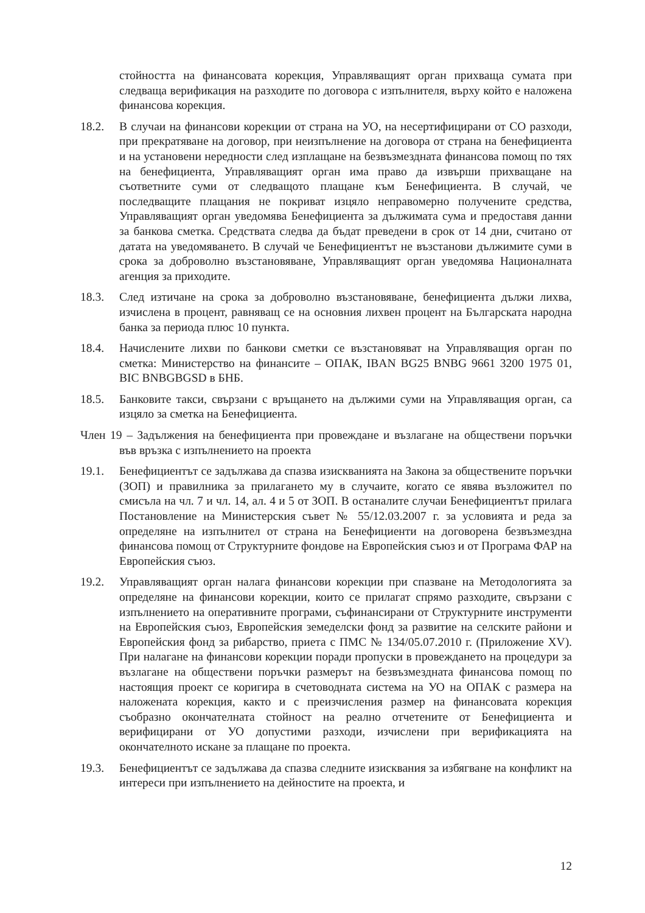стойността на финансовата корекция, Управляващият орган прихваща сумата при следваща верификация на разходите по договора с изпълнителя, върху който е наложена финансова корекция.
18.2. В случаи на финансови корекции от страна на УО, на несертифицирани от СО разходи, при прекратяване на договор, при неизпълнение на договора от страна на бенефициента и на установени нередности след изплащане на безвъзмездната финансова помощ по тях на бенефициента, Управляващият орган има право да извърши прихващане на съответните суми от следващото плащане към Бенефициента. В случай, че последващите плащания не покриват изцяло неправомерно получените средства, Управляващият орган уведомява Бенефициента за дължимата сума и предоставя данни за банкова сметка. Средствата следва да бъдат преведени в срок от 14 дни, считано от датата на уведомяването. В случай че Бенефициентът не възстанови дължимите суми в срока за доброволно възстановяване, Управляващият орган уведомява Националната агенция за приходите.
18.3. След изтичане на срока за доброволно възстановяване, бенефициента дължи лихва, изчислена в процент, равняващ се на основния лихвен процент на Българската народна банка за периода плюс 10 пункта.
18.4. Начислените лихви по банкови сметки се възстановяват на Управляващия орган по сметка: Министерство на финансите – ОПАК, IBAN BG25 BNBG 9661 3200 1975 01, BIC BNBGBGSD в БНБ.
18.5. Банковите такси, свързани с връщането на дължими суми на Управляващия орган, са изцяло за сметка на Бенефициента.
Член 19 – Задължения на бенефициента при провеждане и възлагане на обществени поръчки във връзка с изпълнението на проекта
19.1. Бенефициентът се задължава да спазва изискванията на Закона за обществените поръчки (ЗОП) и правилника за прилагането му в случаите, когато се явява възложител по смисъла на чл. 7 и чл. 14, ал. 4 и 5 от ЗОП. В останалите случаи Бенефициентът прилага Постановление на Министерския съвет № 55/12.03.2007 г. за условията и реда за определяне на изпълнител от страна на Бенефициенти на договорена безвъзмездна финансова помощ от Структурните фондове на Европейския съюз и от Програма ФАР на Европейския съюз.
19.2. Управляващият орган налага финансови корекции при спазване на Методологията за определяне на финансови корекции, които се прилагат спрямо разходите, свързани с изпълнението на оперативните програми, съфинансирани от Структурните инструменти на Европейския съюз, Европейския земеделски фонд за развитие на селските райони и Европейския фонд за рибарство, приета с ПМС № 134/05.07.2010 г. (Приложение XV). При налагане на финансови корекции поради пропуски в провеждането на процедури за възлагане на обществени поръчки размерът на безвъзмездната финансова помощ по настоящия проект се коригира в счетоводната система на УО на ОПАК с размера на наложената корекция, както и с преизчисления размер на финансовата корекция съобразно окончателната стойност на реално отчетените от Бенефициента и верифицирани от УО допустими разходи, изчислени при верификацията на окончателното искане за плащане по проекта.
19.3. Бенефициентът се задължава да спазва следните изисквания за избягване на конфликт на интереси при изпълнението на дейностите на проекта, и
12